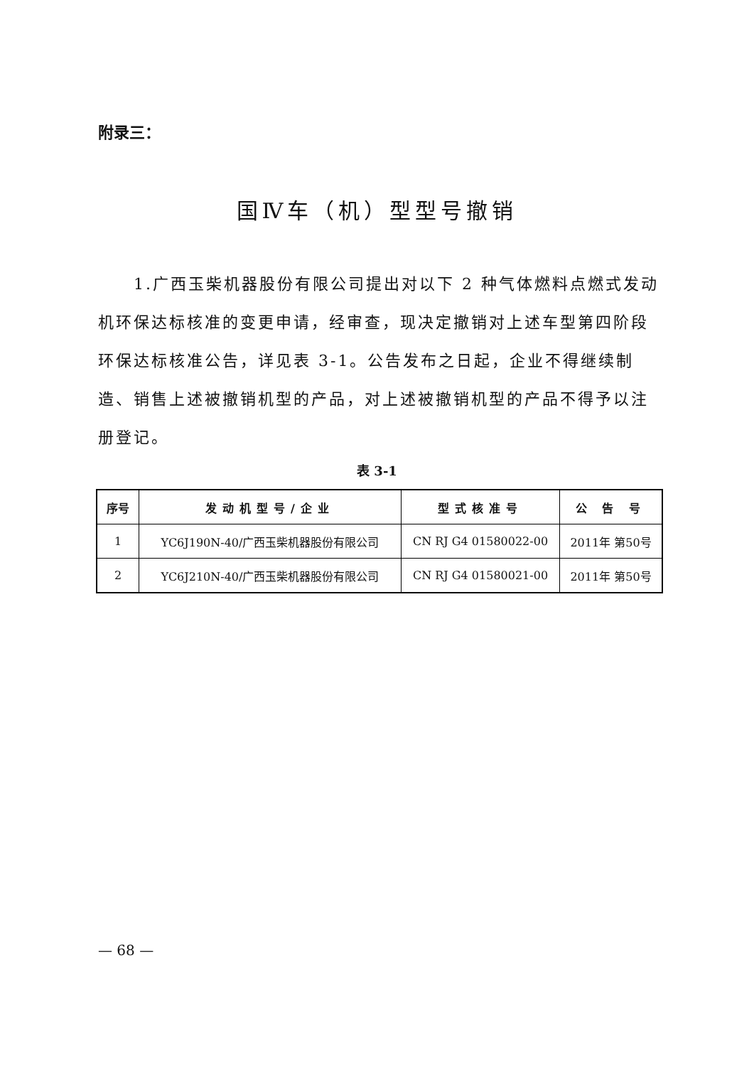附录三：
国Ⅳ车（机）型型号撤销
1.广西玉柴机器股份有限公司提出对以下 2 种气体燃料点燃式发动机环保达标核准的变更申请，经审查，现决定撤销对上述车型第四阶段环保达标核准公告，详见表 3-1。公告发布之日起，企业不得继续制造、销售上述被撤销机型的产品，对上述被撤销机型的产品不得予以注册登记。
表 3-1
| 序号 | 发动机型号/企业 | 型式核准号 | 公 告 号 |
| --- | --- | --- | --- |
| 1 | YC6J190N-40/广西玉柴机器股份有限公司 | CN RJ G4 01580022-00 | 2011年 第50号 |
| 2 | YC6J210N-40/广西玉柴机器股份有限公司 | CN RJ G4 01580021-00 | 2011年 第50号 |
— 68 —